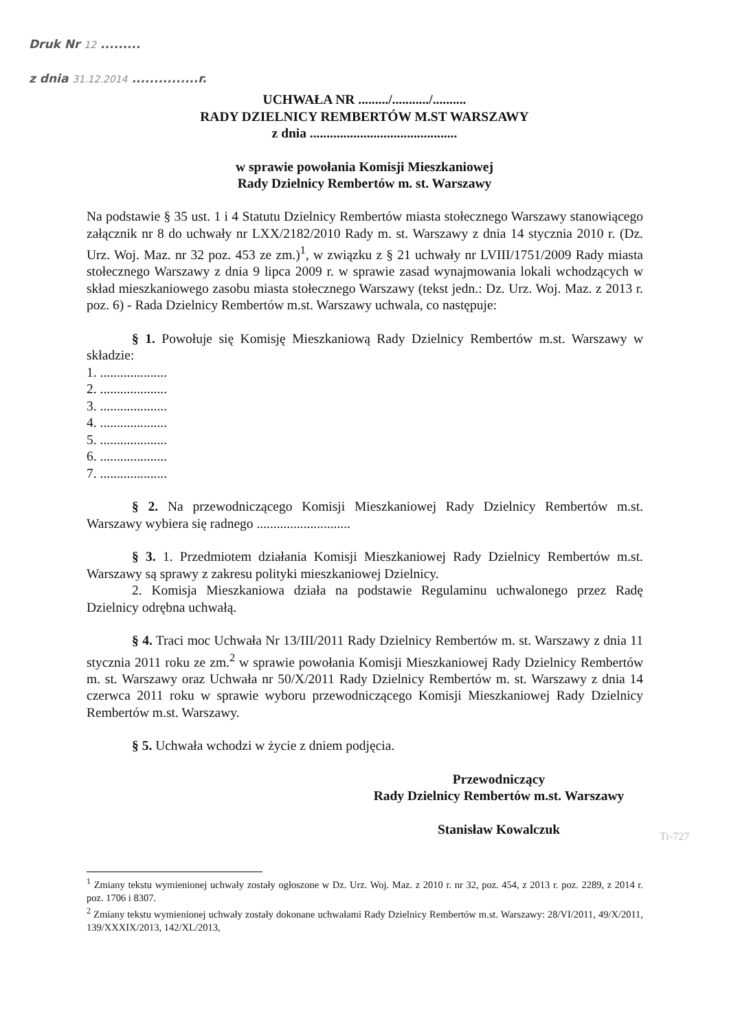Druk Nr 12 .........
z dnia 31.12.2014 ...............r.
UCHWAŁA NR ........./.........../..........
RADY DZIELNICY REMBERTÓW M.ST WARSZAWY
z dnia ............................................
w sprawie powołania Komisji Mieszkaniowej
Rady Dzielnicy Rembertów m. st. Warszawy
Na podstawie § 35 ust. 1 i 4 Statutu Dzielnicy Rembertów miasta stołecznego Warszawy stanowiącego załącznik nr 8 do uchwały nr LXX/2182/2010 Rady m. st. Warszawy z dnia 14 stycznia 2010 r. (Dz. Urz. Woj. Maz. nr 32 poz. 453 ze zm.)<sup>1</sup>, w związku z § 21 uchwały nr LVIII/1751/2009 Rady miasta stołecznego Warszawy z dnia 9 lipca 2009 r. w sprawie zasad wynajmowania lokali wchodzących w skład mieszkaniowego zasobu miasta stołecznego Warszawy (tekst jedn.: Dz. Urz. Woj. Maz. z 2013 r. poz. 6) - Rada Dzielnicy Rembertów m.st. Warszawy uchwala, co następuje:
§ 1. Powołuje się Komisję Mieszkaniową Rady Dzielnicy Rembertów m.st. Warszawy w składzie:
1. ....................
2. ....................
3. ....................
4. ....................
5. ....................
6. ....................
7. ....................
§ 2. Na przewodniczącego Komisji Mieszkaniowej Rady Dzielnicy Rembertów m.st. Warszawy wybiera się radnego ............................
§ 3. 1. Przedmiotem działania Komisji Mieszkaniowej Rady Dzielnicy Rembertów m.st. Warszawy są sprawy z zakresu polityki mieszkaniowej Dzielnicy.
2. Komisja Mieszkaniowa działa na podstawie Regulaminu uchwalonego przez Radę Dzielnicy odrębna uchwałą.
§ 4. Traci moc Uchwała Nr 13/III/2011 Rady Dzielnicy Rembertów m. st. Warszawy z dnia 11 stycznia 2011 roku ze zm.<sup>2</sup> w sprawie powołania Komisji Mieszkaniowej Rady Dzielnicy Rembertów m. st. Warszawy oraz Uchwała nr 50/X/2011 Rady Dzielnicy Rembertów m. st. Warszawy z dnia 14 czerwca 2011 roku w sprawie wyboru przewodniczącego Komisji Mieszkaniowej Rady Dzielnicy Rembertów m.st. Warszawy.
§ 5. Uchwała wchodzi w życie z dniem podjęcia.
Przewodniczący
Rady Dzielnicy Rembertów m.st. Warszawy
Stanisław Kowalczuk
Tr-727
<sup>1</sup> Zmiany tekstu wymienionej uchwały zostały ogłoszone w Dz. Urz. Woj. Maz. z 2010 r. nr 32, poz. 454, z 2013 r. poz. 2289, z 2014 r. poz. 1706 i 8307.
<sup>2</sup> Zmiany tekstu wymienionej uchwały zostały dokonane uchwałami Rady Dzielnicy Rembertów m.st. Warszawy: 28/VI/2011, 49/X/2011, 139/XXXIX/2013, 142/XL/2013,